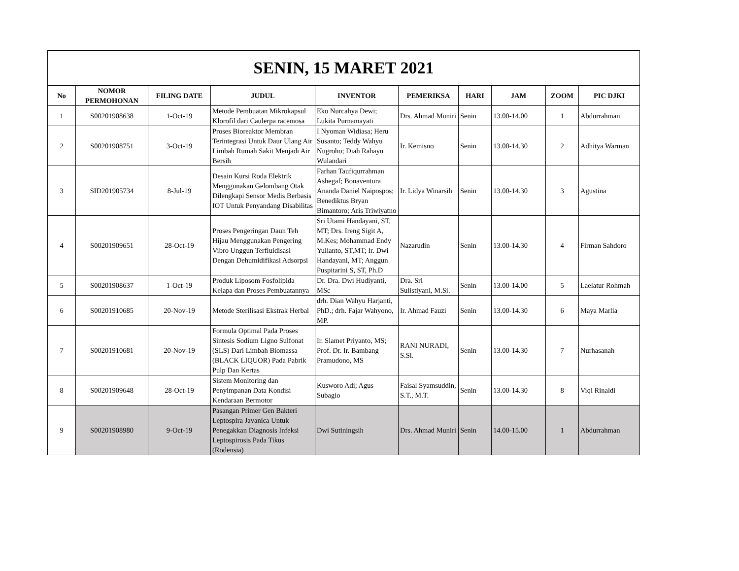| SENIN, 15 MARET 2021 | | | | | | | | | |
| No | NOMOR PERMOHONAN | FILING DATE | JUDUL | INVENTOR | PEMERIKSA | HARI | JAM | ZOOM | PIC DJKI |
| 1 | S00201908638 | 1-Oct-19 | Metode Pembuatan Mikrokapsul Klorofil dari Caulerpa racemosa | Eko Nurcahya Dewi; Lukita Purnamayati | Drs. Ahmad Muniri | Senin | 13.00-14.00 | 1 | Abdurrahman |
| 2 | S00201908751 | 3-Oct-19 | Proses Bioreaktor Membran Terintegrasi Untuk Daur Ulang Air Limbah Rumah Sakit Menjadi Air Bersih | I Nyoman Widiasa; Heru Susanto; Teddy Wahyu Nugroho; Diah Rahayu Wulandari | Ir. Kemisno | Senin | 13.00-14.30 | 2 | Adhitya Warman |
| 3 | SID201905734 | 8-Jul-19 | Desain Kursi Roda Elektrik Menggunakan Gelombang Otak Dilengkapi Sensor Medis Berbasis IOT Untuk Penyandang Disabilitas | Farhan Taufiqurrahman Ashegaf; Bonaventura Ananda Daniel Naipospos; Benediktus Bryan Bimantoro; Aris Triwiyatno | Ir. Lidya Winarsih | Senin | 13.00-14.30 | 3 | Agustina |
| 4 | S00201909651 | 28-Oct-19 | Proses Pengeringan Daun Teh Hijau Menggunakan Pengering Vibro Unggun Terfluidisasi Dengan Dehumidifikasi Adsorpsi | Sri Utami Handayani, ST, MT; Drs. Ireng Sigit A, M.Kes; Mohammad Endy Yulianto, ST,MT; Ir. Dwi Handayani, MT; Anggun Puspitarini S, ST, Ph.D | Nazarudin | Senin | 13.00-14.30 | 4 | Firman Sahdoro |
| 5 | S00201908637 | 1-Oct-19 | Produk Liposom Fosfolipida Kelapa dan Proses Pembuatannya | Dr. Dra. Dwi Hudiyanti, MSc | Dra. Sri Sulistiyani, M.Si. | Senin | 13.00-14.00 | 5 | Laelatur Rohmah |
| 6 | S00201910685 | 20-Nov-19 | Metode Sterilisasi Ekstrak Herbal | drh. Dian Wahyu Harjanti, PhD.; drh. Fajar Wahyono, MP. | Ir. Ahmad Fauzi | Senin | 13.00-14.30 | 6 | Maya Marlia |
| 7 | S00201910681 | 20-Nov-19 | Formula Optimal Pada Proses Sintesis Sodium Ligno Sulfonat (SLS) Dari Limbah Biomassa (BLACK LIQUOR) Pada Pabrik Pulp Dan Kertas | Ir. Slamet Priyanto, MS; Prof. Dr. Ir. Bambang Pramudono, MS | RANI NURADI, S.Si. | Senin | 13.00-14.30 | 7 | Nurhasanah |
| 8 | S00201909648 | 28-Oct-19 | Sistem Monitoring dan Penyimpanan Data Kondisi Kendaraan Bermotor | Kusworo Adi; Agus Subagio | Faisal Syamsuddin, S.T., M.T. | Senin | 13.00-14.30 | 8 | Viqi Rinaldi |
| 9 | S00201908980 | 9-Oct-19 | Pasangan Primer Gen Bakteri Leptospira Javanica Untuk Penegakkan Diagnosis Infeksi Leptospirosis Pada Tikus (Rodensia) | Dwi Sutiningsih | Drs. Ahmad Muniri | Senin | 14.00-15.00 | 1 | Abdurrahman |